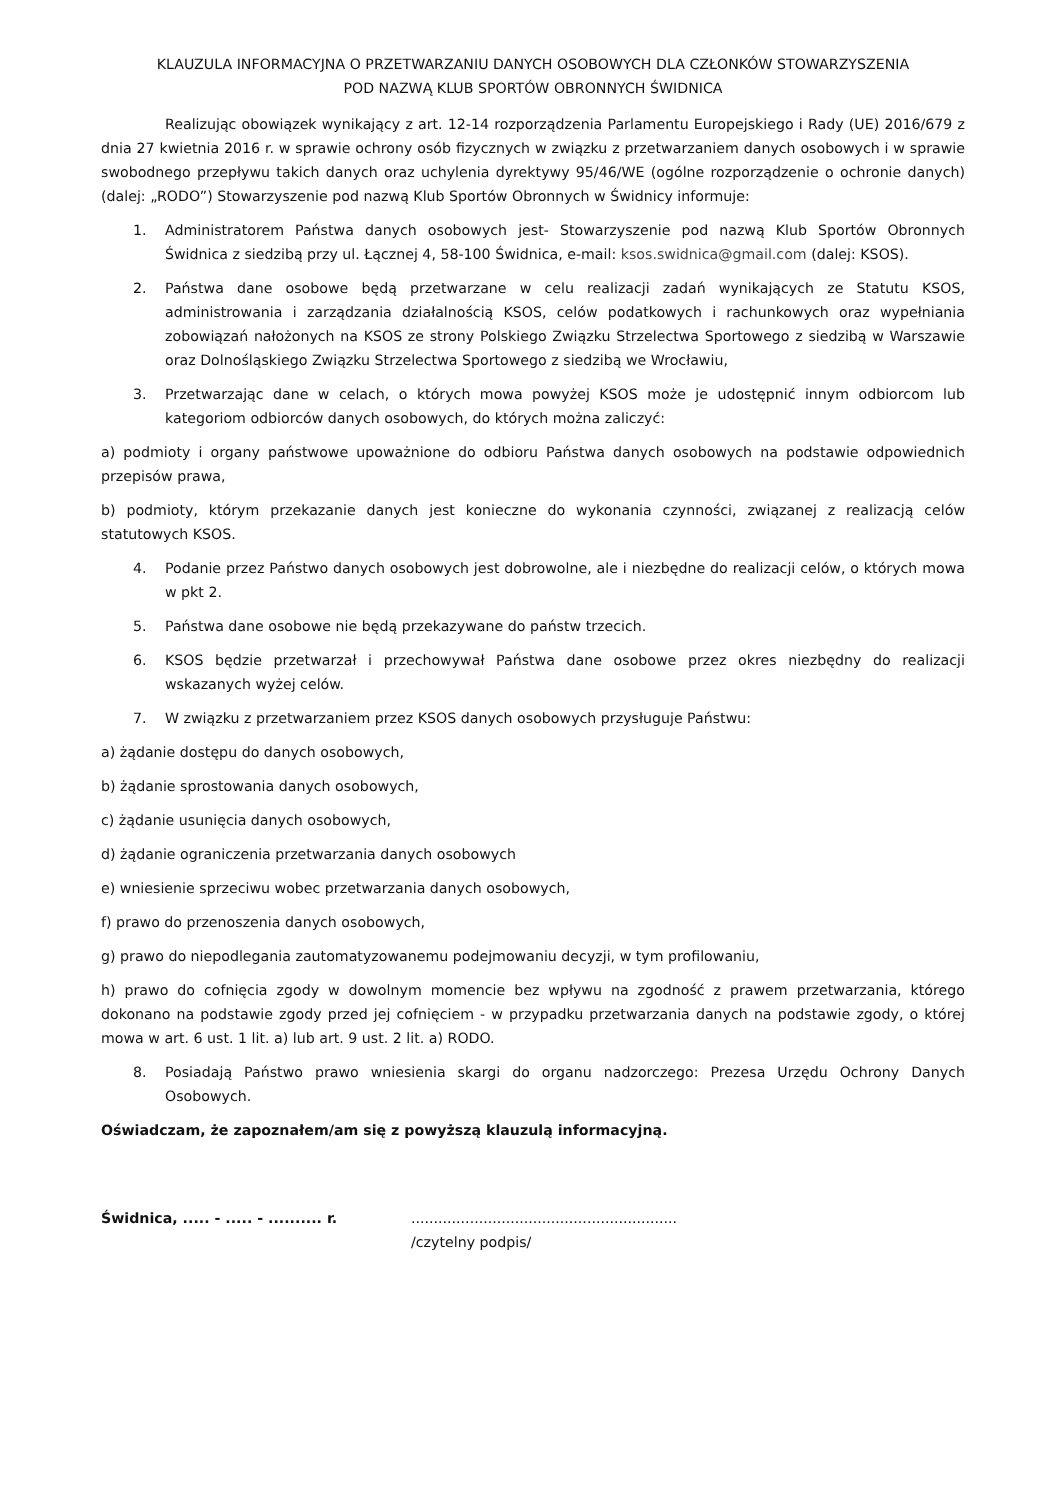KLAUZULA INFORMACYJNA O PRZETWARZANIU DANYCH OSOBOWYCH DLA CZŁONKÓW STOWARZYSZENIA
POD NAZWĄ KLUB SPORTÓW OBRONNYCH ŚWIDNICA
Realizując obowiązek wynikający z art. 12-14 rozporządzenia Parlamentu Europejskiego i Rady (UE) 2016/679 z dnia 27 kwietnia 2016 r. w sprawie ochrony osób fizycznych w związku z przetwarzaniem danych osobowych i w sprawie swobodnego przepływu takich danych oraz uchylenia dyrektywy 95/46/WE (ogólne rozporządzenie o ochronie danych) (dalej: „RODO”) Stowarzyszenie pod nazwą Klub Sportów Obronnych w Świdnicy informuje:
1. Administratorem Państwa danych osobowych jest- Stowarzyszenie pod nazwą Klub Sportów Obronnych Świdnica z siedzibą przy ul. Łącznej 4, 58-100 Świdnica, e-mail: ksos.swidnica@gmail.com (dalej: KSOS).
2. Państwa dane osobowe będą przetwarzane w celu realizacji zadań wynikających ze Statutu KSOS, administrowania i zarządzania działalnością KSOS, celów podatkowych i rachunkowych oraz wypełniania zobowiązań nałożonych na KSOS ze strony Polskiego Związku Strzelectwa Sportowego z siedzibą w Warszawie oraz Dolnośląskiego Związku Strzelectwa Sportowego z siedzibą we Wrocławiu,
3. Przetwarzając dane w celach, o których mowa powyżej KSOS może je udostępnić innym odbiorcom lub kategoriom odbiorców danych osobowych, do których można zaliczyć:
a) podmioty i organy państwowe upoważnione do odbioru Państwa danych osobowych na podstawie odpowiednich przepisów prawa,
b) podmioty, którym przekazanie danych jest konieczne do wykonania czynności, związanej z realizacją celów statutowych KSOS.
4. Podanie przez Państwo danych osobowych jest dobrowolne, ale i niezbędne do realizacji celów, o których mowa w pkt 2.
5. Państwa dane osobowe nie będą przekazywane do państw trzecich.
6. KSOS będzie przetwarzał i przechowywał Państwa dane osobowe przez okres niezbędny do realizacji wskazanych wyżej celów.
7. W związku z przetwarzaniem przez KSOS danych osobowych przysługuje Państwu:
a) żądanie dostępu do danych osobowych,
b) żądanie sprostowania danych osobowych,
c) żądanie usunięcia danych osobowych,
d) żądanie ograniczenia przetwarzania danych osobowych
e) wniesienie sprzeciwu wobec przetwarzania danych osobowych,
f) prawo do przenoszenia danych osobowych,
g) prawo do niepodlegania zautomatyzowanemu podejmowaniu decyzji, w tym profilowaniu,
h) prawo do cofnięcia zgody w dowolnym momencie bez wpływu na zgodność z prawem przetwarzania, którego dokonano na podstawie zgody przed jej cofnięciem - w przypadku przetwarzania danych na podstawie zgody, o której mowa w art. 6 ust. 1 lit. a) lub art. 9 ust. 2 lit. a) RODO.
8. Posiadają Państwo prawo wniesienia skargi do organu nadzorczego: Prezesa Urzędu Ochrony Danych Osobowych.
Oświadczam, że zapoznałem/am się z powyższą klauzulą informacyjną.
Świdnica, ..... - ..... - .......... r.
...........................................................
/czytelny podpis/